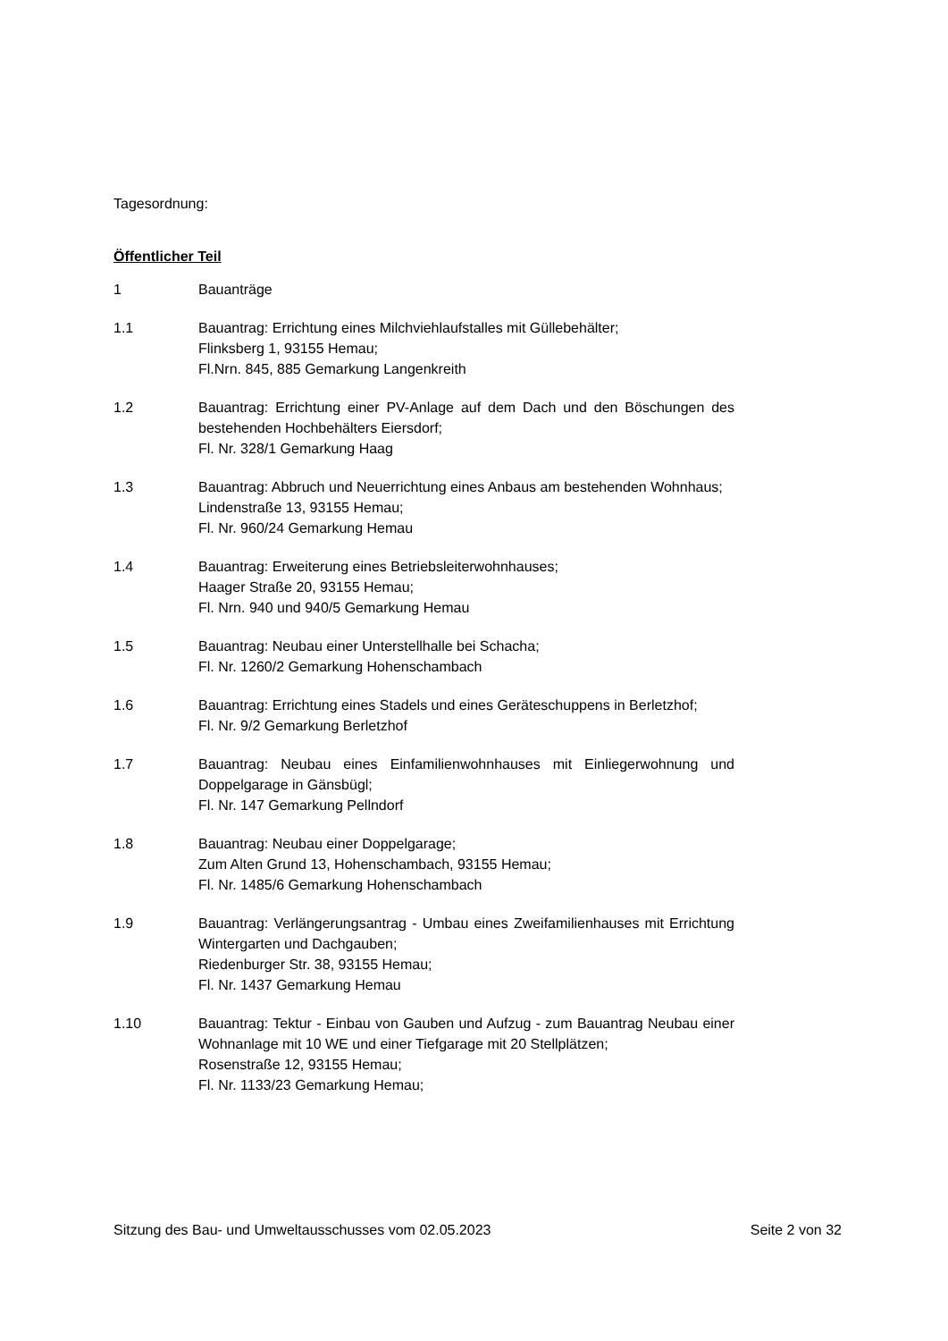Tagesordnung:
Öffentlicher Teil
1 Bauanträge
1.1 Bauantrag: Errichtung eines Milchviehlaufstalles mit Güllebehälter;
Flinksberg 1, 93155 Hemau;
Fl.Nrn. 845, 885 Gemarkung Langenkreith
1.2 Bauantrag: Errichtung einer PV-Anlage auf dem Dach und den Böschungen des bestehenden Hochbehälters Eiersdorf;
Fl. Nr. 328/1 Gemarkung Haag
1.3 Bauantrag: Abbruch und Neuerrichtung eines Anbaus am bestehenden Wohnhaus;
Lindenstraße 13, 93155 Hemau;
Fl. Nr. 960/24 Gemarkung Hemau
1.4 Bauantrag: Erweiterung eines Betriebsleiterwohnhauses;
Haager Straße 20, 93155 Hemau;
Fl. Nrn. 940 und 940/5 Gemarkung Hemau
1.5 Bauantrag: Neubau einer Unterstellhalle bei Schacha;
Fl. Nr. 1260/2 Gemarkung Hohenschambach
1.6 Bauantrag: Errichtung eines Stadels und eines Geräteschuppens in Berletzhof;
Fl. Nr. 9/2 Gemarkung Berletzhof
1.7 Bauantrag: Neubau eines Einfamilienwohnhauses mit Einliegerwohnung und Doppelgarage in Gänsbügl;
Fl. Nr. 147 Gemarkung Pellndorf
1.8 Bauantrag: Neubau einer Doppelgarage;
Zum Alten Grund 13, Hohenschambach, 93155 Hemau;
Fl. Nr. 1485/6 Gemarkung Hohenschambach
1.9 Bauantrag: Verlängerungsantrag - Umbau eines Zweifamilienhauses mit Errichtung Wintergarten und Dachgauben;
Riedenburger Str. 38, 93155 Hemau;
Fl. Nr. 1437 Gemarkung Hemau
1.10 Bauantrag: Tektur - Einbau von Gauben und Aufzug - zum Bauantrag Neubau einer Wohnanlage mit 10 WE und einer Tiefgarage mit 20 Stellplätzen;
Rosenstraße 12, 93155 Hemau;
Fl. Nr. 1133/23 Gemarkung Hemau;
Sitzung des Bau- und Umweltausschusses vom 02.05.2023 Seite 2 von 32